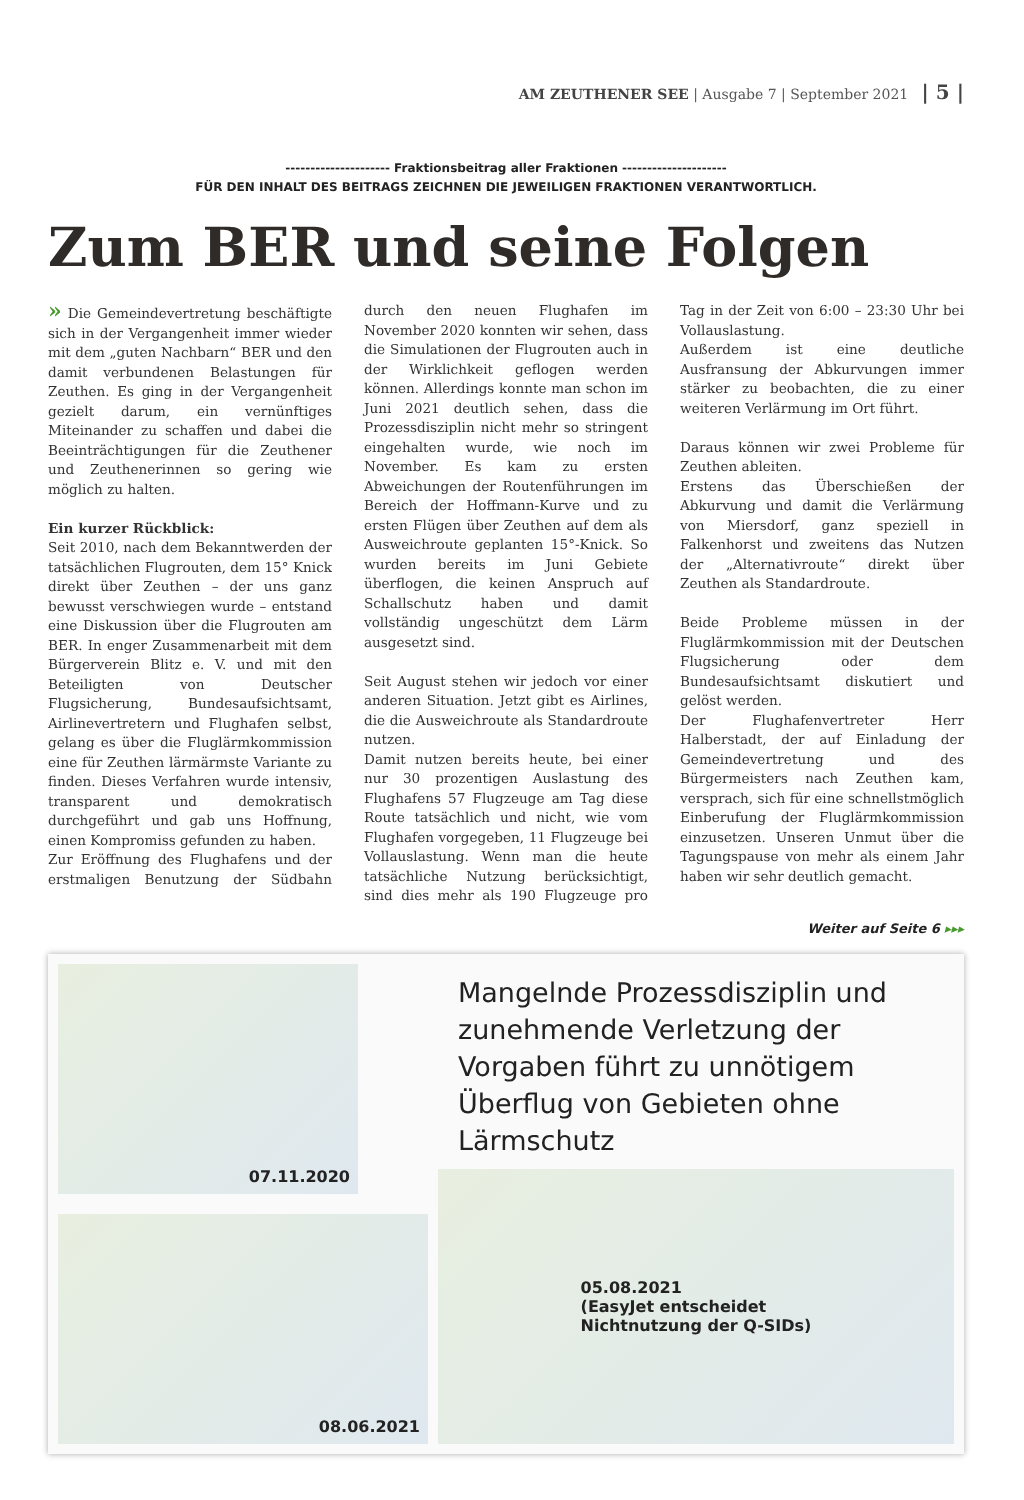AM ZEUTHENER SEE | Ausgabe 7 | September 2021 | 5 |
--------------------- Fraktionsbeitrag aller Fraktionen ---------------------
FÜR DEN INHALT DES BEITRAGS ZEICHNEN DIE JEWEILIGEN FRAKTIONEN VERANTWORTLICH.
Zum BER und seine Folgen
» Die Gemeindevertretung beschäftigte sich in der Vergangenheit immer wieder mit dem „guten Nachbarn“ BER und den damit verbundenen Belastungen für Zeuthen. Es ging in der Vergangenheit gezielt darum, ein vernünftiges Miteinander zu schaffen und dabei die Beeinträchtigungen für die Zeuthener und Zeuthenerinnen so gering wie möglich zu halten.
Ein kurzer Rückblick:
Seit 2010, nach dem Bekanntwerden der tatsächlichen Flugrouten, dem 15° Knick direkt über Zeuthen – der uns ganz bewusst verschwiegen wurde – entstand eine Diskussion über die Flugrouten am BER. In enger Zusammenarbeit mit dem Bürgerverein Blitz e. V. und mit den Beteiligten von Deutscher Flugsicherung, Bundesaufsichtsamt, Airlinevertretern und Flughafen selbst, gelang es über die Fluglärmkommission eine für Zeuthen lärmärmste Variante zu finden. Dieses Verfahren wurde intensiv, transparent und demokratisch durchgeführt und gab uns Hoffnung, einen Kompromiss gefunden zu haben.
Zur Eröffnung des Flughafens und der erstmaligen Benutzung der Südbahn durch den neuen Flughafen im November 2020 konnten wir sehen, dass die Simulationen der Flugrouten auch in der Wirklichkeit geflogen werden können. Allerdings konnte man schon im Juni 2021 deutlich sehen, dass die Prozessdisziplin nicht mehr so stringent eingehalten wurde, wie noch im November. Es kam zu ersten Abweichungen der Routenführungen im Bereich der Hoffmann-Kurve und zu ersten Flügen über Zeuthen auf dem als Ausweichroute geplanten 15°-Knick. So wurden bereits im Juni Gebiete überflogen, die keinen Anspruch auf Schallschutz haben und damit vollständig ungeschützt dem Lärm ausgesetzt sind.
Seit August stehen wir jedoch vor einer anderen Situation. Jetzt gibt es Airlines, die die Ausweichroute als Standardroute nutzen.
Damit nutzen bereits heute, bei einer nur 30 prozentigen Auslastung des Flughafens 57 Flugzeuge am Tag diese Route tatsächlich und nicht, wie vom Flughafen vorgegeben, 11 Flugzeuge bei Vollauslastung. Wenn man die heute tatsächliche Nutzung berücksichtigt, sind dies mehr als 190 Flugzeuge pro Tag in der Zeit von 6:00 – 23:30 Uhr bei Vollauslastung.
Außerdem ist eine deutliche Ausfransung der Abkurvungen immer stärker zu beobachten, die zu einer weiteren Verlärmung im Ort führt.
Daraus können wir zwei Probleme für Zeuthen ableiten.
Erstens das Überschießen der Abkurvung und damit die Verlärmung von Miersdorf, ganz speziell in Falkenhorst und zweitens das Nutzen der „Alternativroute“ direkt über Zeuthen als Standardroute.
Beide Probleme müssen in der Fluglärmkommission mit der Deutschen Flugsicherung oder dem Bundesaufsichtsamt diskutiert und gelöst werden.
Der Flughafenvertreter Herr Halberstadt, der auf Einladung der Gemeindevertretung und des Bürgermeisters nach Zeuthen kam, versprach, sich für eine schnellstmöglich Einberufung der Fluglärmkommission einzusetzen. Unseren Unmut über die Tagungspause von mehr als einem Jahr haben wir sehr deutlich gemacht.
Weiter auf Seite 6 ▸▸▸
07.11.2020
08.06.2021
Mangelnde Prozessdisziplin und zunehmende Verletzung der Vorgaben führt zu unnötigem Überflug von Gebieten ohne Lärmschutz
05.08.2021
(EasyJet entscheidet
Nichtnutzung der Q-SIDs)